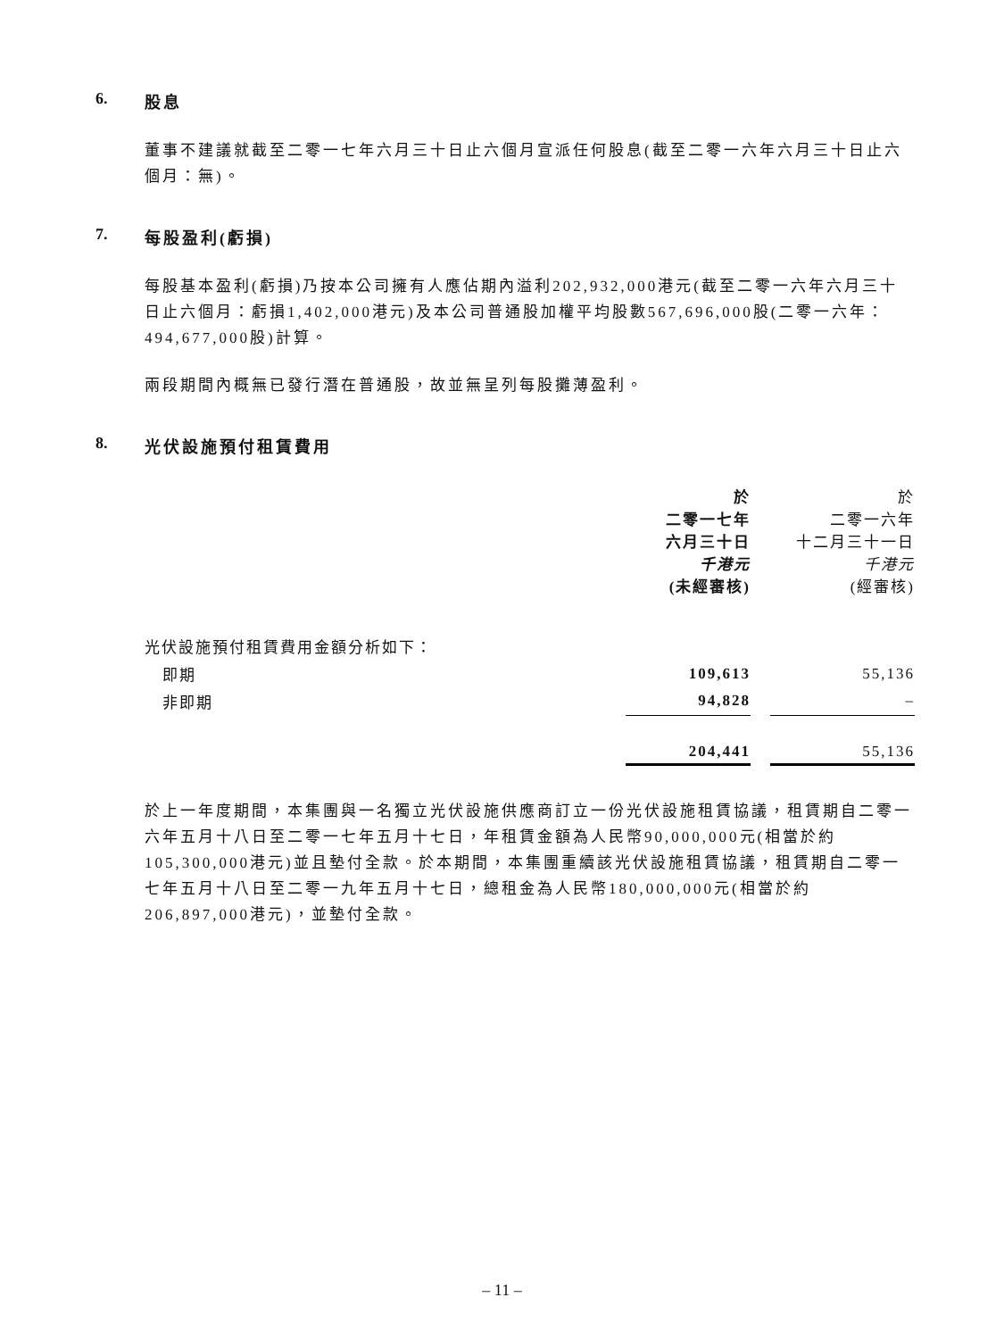6. 股息
董事不建議就截至二零一七年六月三十日止六個月宣派任何股息(截至二零一六年六月三十日止六個月：無)。
7. 每股盈利(虧損)
每股基本盈利(虧損)乃按本公司擁有人應佔期內溢利202,932,000港元(截至二零一六年六月三十日止六個月：虧損1,402,000港元)及本公司普通股加權平均股數567,696,000股(二零一六年：494,677,000股)計算。
兩段期間內概無已發行潛在普通股，故並無呈列每股攤薄盈利。
8. 光伏設施預付租賃費用
| | 於 二零一七年 六月三十日 千港元 (未經審核) | | 於 二零一六年 十二月三十一日 千港元 (經審核) |
| --- | --- | --- | --- |
| 光伏設施預付租賃費用金額分析如下： | | | |
| 即期 | 109,613 | | 55,136 |
| 非即期 | 94,828 | | – |
| | 204,441 | | 55,136 |
於上一年度期間，本集團與一名獨立光伏設施供應商訂立一份光伏設施租賃協議，租賃期自二零一六年五月十八日至二零一七年五月十七日，年租賃金額為人民幣90,000,000元(相當於約105,300,000港元)並且墊付全款。於本期間，本集團重續該光伏設施租賃協議，租賃期自二零一七年五月十八日至二零一九年五月十七日，總租金為人民幣180,000,000元(相當於約206,897,000港元)，並墊付全款。
– 11 –